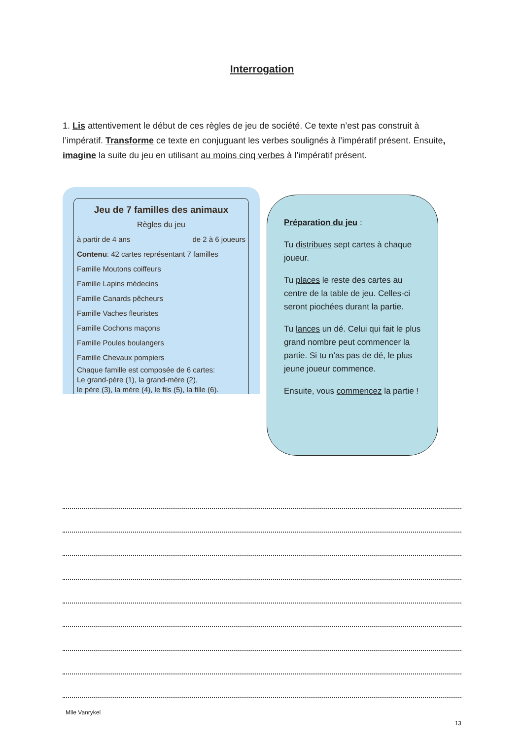Interrogation
1. Lis attentivement le début de ces règles de jeu de société. Ce texte n’est pas construit à l’impératif. Transforme ce texte en conjuguant les verbes soulignés à l’impératif présent. Ensuite, imagine la suite du jeu en utilisant au moins cinq verbes à l’impératif présent.
Jeu de 7 familles des animaux
Règles du jeu
à partir de 4 ans de 2 à 6 joueurs
Contenu: 42 cartes représentant 7 familles
Famille Moutons coiffeurs
Famille Lapins médecins
Famille Canards pêcheurs
Famille Vaches fleuristes
Famille Cochons maçons
Famille Poules boulangers
Famille Chevaux pompiers
Chaque famille est composée de 6 cartes:
Le grand-père (1), la grand-mère (2),
le père (3), la mère (4), le fils (5), la fille (6).
Préparation du jeu :
Tu distribues sept cartes à chaque joueur.
Tu places le reste des cartes au centre de la table de jeu. Celles-ci seront piochées durant la partie.
Tu lances un dé. Celui qui fait le plus grand nombre peut commencer la partie. Si tu n’as pas de dé, le plus jeune joueur commence.
Ensuite, vous commencez la partie !
Mlle Vanrykel
13